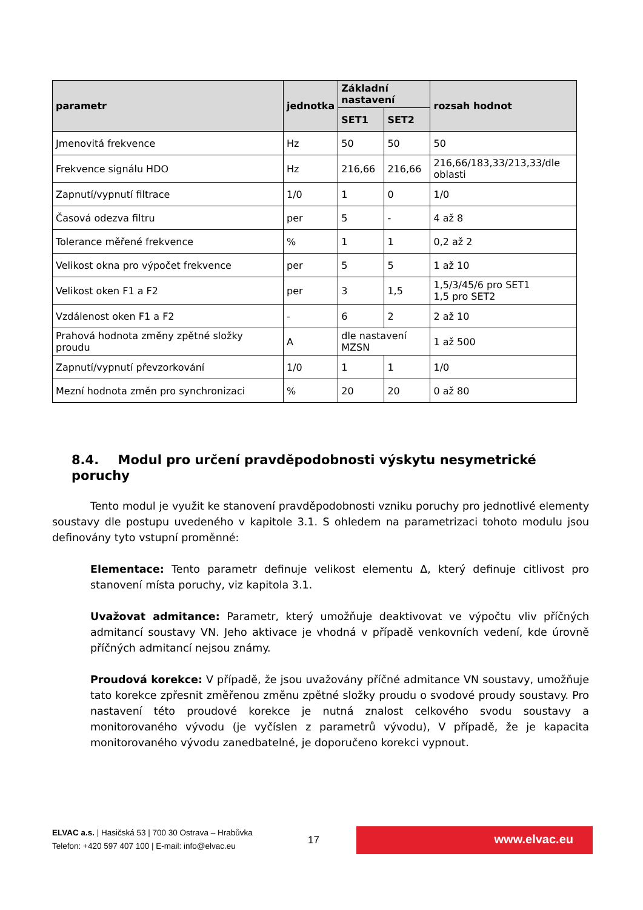| parametr | jednotka | Základní nastavení | | rozsah hodnot |
| --- | --- | --- | --- | --- |
| | | SET1 | SET2 | |
| Jmenovitá frekvence | Hz | 50 | 50 | 50 |
| Frekvence signálu HDO | Hz | 216,66 | 216,66 | 216,66/183,33/213,33/dle oblasti |
| Zapnutí/vypnutí filtrace | 1/0 | 1 | 0 | 1/0 |
| Časová odezva filtru | per | 5 | - | 4 až 8 |
| Tolerance měřené frekvence | % | 1 | 1 | 0,2 až 2 |
| Velikost okna pro výpočet frekvence | per | 5 | 5 | 1 až 10 |
| Velikost oken F1 a F2 | per | 3 | 1,5 | 1,5/3/45/6 pro SET1 1,5 pro SET2 |
| Vzdálenost oken F1 a F2 | - | 6 | 2 | 2 až 10 |
| Prahová hodnota změny zpětné složky proudu | A | dle nastavení MZSN | | 1 až 500 |
| Zapnutí/vypnutí převzorkování | 1/0 | 1 | 1 | 1/0 |
| Mezní hodnota změn pro synchronizaci | % | 20 | 20 | 0 až 80 |
8.4. Modul pro určení pravděpodobnosti výskytu nesymetrické poruchy
Tento modul je využit ke stanovení pravděpodobnosti vzniku poruchy pro jednotlivé elementy soustavy dle postupu uvedeného v kapitole 3.1. S ohledem na parametrizaci tohoto modulu jsou definovány tyto vstupní proměnné:
Elementace: Tento parametr definuje velikost elementu Δ, který definuje citlivost pro stanovení místa poruchy, viz kapitola 3.1.
Uvažovat admitance: Parametr, který umožňuje deaktivovat ve výpočtu vliv příčných admitancí soustavy VN. Jeho aktivace je vhodná v případě venkovních vedení, kde úrovně příčných admitancí nejsou známy.
Proudová korekce: V případě, že jsou uvažovány příčné admitance VN soustavy, umožňuje tato korekce zpřesnit změřenou změnu zpětné složky proudu o svodové proudy soustavy. Pro nastavení této proudové korekce je nutná znalost celkového svodu soustavy a monitorovaného vývodu (je vyčíslen z parametrů vývodu), V případě, že je kapacita monitorovaného vývodu zanedbatelné, je doporučeno korekci vypnout.
ELVAC a.s. | Hasičská 53 | 700 30 Ostrava – Hrabůvka
Telefon: +420 597 407 100 | E-mail: info@elvac.eu
17 www.elvac.eu